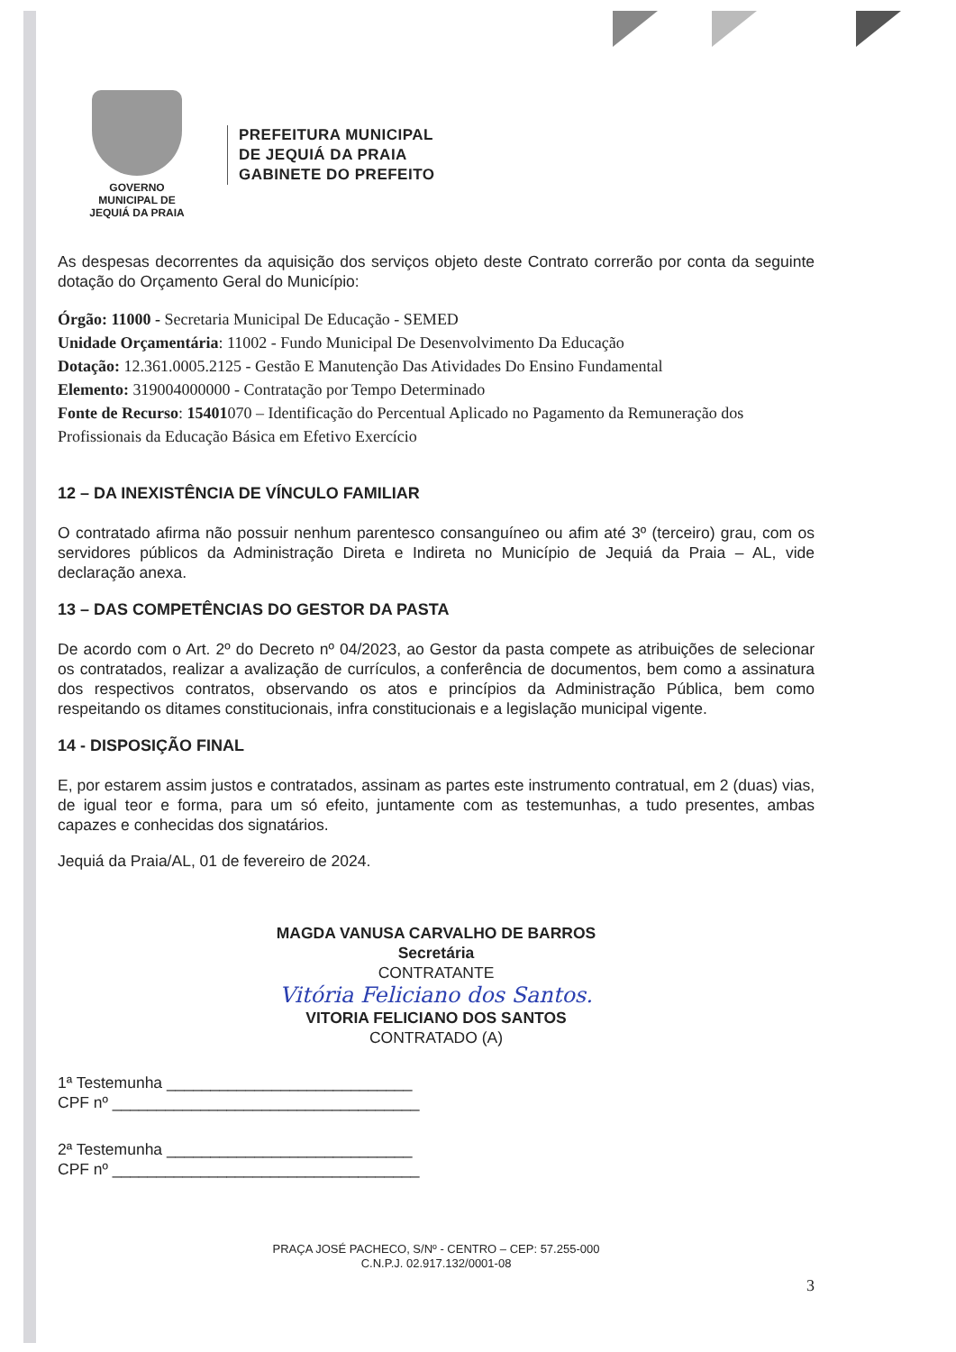GOVERNO MUNICIPAL DE
JEQUIÁ DA PRAIA
PREFEITURA MUNICIPAL
DE JEQUIÁ DA PRAIA
GABINETE DO PREFEITO
As despesas decorrentes da aquisição dos serviços objeto deste Contrato correrão por conta da seguinte dotação do Orçamento Geral do Município:
Órgão: 11000 - Secretaria Municipal De Educação - SEMED
Unidade Orçamentária: 11002 - Fundo Municipal De Desenvolvimento Da Educação
Dotação: 12.361.0005.2125 - Gestão E Manutenção Das Atividades Do Ensino Fundamental
Elemento: 319004000000 - Contratação por Tempo Determinado
Fonte de Recurso: 15401070 – Identificação do Percentual Aplicado no Pagamento da Remuneração dos Profissionais da Educação Básica em Efetivo Exercício
12 – DA INEXISTÊNCIA DE VÍNCULO FAMILIAR
O contratado afirma não possuir nenhum parentesco consanguíneo ou afim até 3º (terceiro) grau, com os servidores públicos da Administração Direta e Indireta no Município de Jequiá da Praia – AL, vide declaração anexa.
13 – DAS COMPETÊNCIAS DO GESTOR DA PASTA
De acordo com o Art. 2º do Decreto nº 04/2023, ao Gestor da pasta compete as atribuições de selecionar os contratados, realizar a avalização de currículos, a conferência de documentos, bem como a assinatura dos respectivos contratos, observando os atos e princípios da Administração Pública, bem como respeitando os ditames constitucionais, infra constitucionais e a legislação municipal vigente.
14 - DISPOSIÇÃO FINAL
E, por estarem assim justos e contratados, assinam as partes este instrumento contratual, em 2 (duas) vias, de igual teor e forma, para um só efeito, juntamente com as testemunhas, a tudo presentes, ambas capazes e conhecidas dos signatários.
Jequiá da Praia/AL, 01 de fevereiro de 2024.
MAGDA VANUSA CARVALHO DE BARROS
Secretária
CONTRATANTE
Vitória Feliciano dos Santos.
VITORIA FELICIANO DOS SANTOS
CONTRATADO (A)
1ª Testemunha ____________________________
CPF nº ___________________________________
2ª Testemunha ____________________________
CPF nº ___________________________________
PRAÇA JOSÉ PACHECO, S/Nº - CENTRO – CEP: 57.255-000
C.N.P.J. 02.917.132/0001-08
3